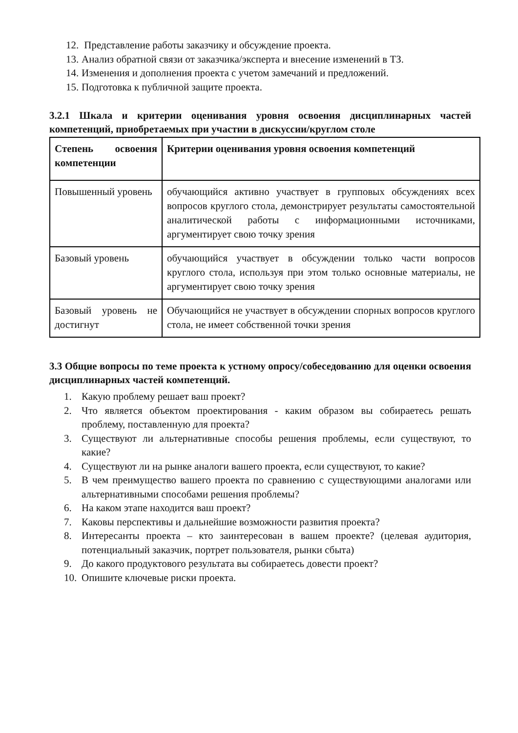12. Представление работы заказчику и обсуждение проекта.
13. Анализ обратной связи от заказчика/эксперта и внесение изменений в ТЗ.
14. Изменения и дополнения проекта с учетом замечаний и предложений.
15. Подготовка к публичной защите проекта.
3.2.1 Шкала и критерии оценивания уровня освоения дисциплинарных частей компетенций, приобретаемых при участии в дискуссии/круглом столе
| Степень освоения компетенции | Критерии оценивания уровня освоения компетенций |
| --- | --- |
| Повышенный уровень | обучающийся активно участвует в групповых обсуждениях всех вопросов круглого стола, демонстрирует результаты самостоятельной аналитической работы с информационными источниками, аргументирует свою точку зрения |
| Базовый уровень | обучающийся участвует в обсуждении только части вопросов круглого стола, используя при этом только основные материалы, не аргументирует свою точку зрения |
| Базовый уровень не достигнут | Обучающийся не участвует в обсуждении спорных вопросов круглого стола, не имеет собственной точки зрения |
3.3 Общие вопросы по теме проекта к устному опросу/собеседованию для оценки освоения дисциплинарных частей компетенций.
1. Какую проблему решает ваш проект?
2. Что является объектом проектирования - каким образом вы собираетесь решать проблему, поставленную для проекта?
3. Существуют ли альтернативные способы решения проблемы, если существуют, то какие?
4. Существуют ли на рынке аналоги вашего проекта, если существуют, то какие?
5. В чем преимущество вашего проекта по сравнению с существующими аналогами или альтернативными способами решения проблемы?
6. На каком этапе находится ваш проект?
7. Каковы перспективы и дальнейшие возможности развития проекта?
8. Интересанты проекта – кто заинтересован в вашем проекте? (целевая аудитория, потенциальный заказчик, портрет пользователя, рынки сбыта)
9. До какого продуктового результата вы собираетесь довести проект?
10. Опишите ключевые риски проекта.